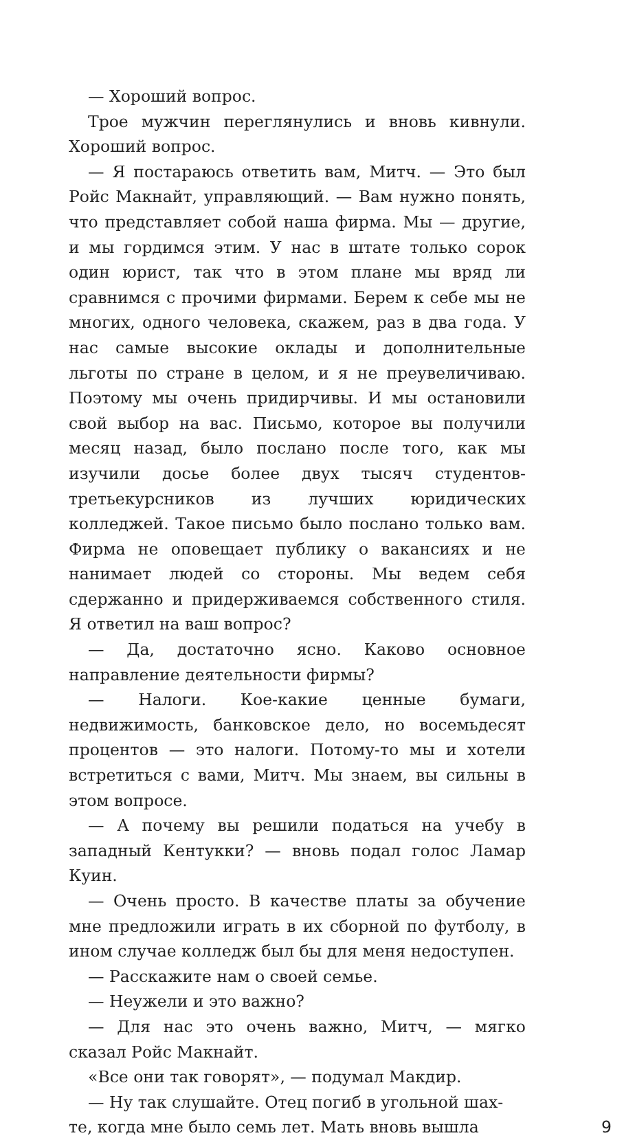— Хороший вопрос.
Трое мужчин переглянулись и вновь кивнули. Хороший вопрос.
— Я постараюсь ответить вам, Митч. — Это был Ройс Макнайт, управляющий. — Вам нужно понять, что представляет собой наша фирма. Мы — другие, и мы гордимся этим. У нас в штате только сорок один юрист, так что в этом плане мы вряд ли сравнимся с прочими фирмами. Берем к себе мы не многих, одного человека, скажем, раз в два года. У нас самые высокие оклады и дополнительные льготы по стране в целом, и я не преувеличиваю. Поэтому мы очень придирчивы. И мы остановили свой выбор на вас. Письмо, которое вы получили месяц назад, было послано после того, как мы изучили досье более двух тысяч студентов-третьекурсников из лучших юридических колледжей. Такое письмо было послано только вам. Фирма не оповещает публику о вакансиях и не нанимает людей со стороны. Мы ведем себя сдержанно и придерживаемся собственного стиля. Я ответил на ваш вопрос?
— Да, достаточно ясно. Каково основное направление деятельности фирмы?
— Налоги. Кое-какие ценные бумаги, недвижимость, банковское дело, но восемьдесят процентов — это налоги. Потому-то мы и хотели встретиться с вами, Митч. Мы знаем, вы сильны в этом вопросе.
— А почему вы решили податься на учебу в западный Кентукки? — вновь подал голос Ламар Куин.
— Очень просто. В качестве платы за обучение мне предложили играть в их сборной по футболу, в ином случае колледж был бы для меня недоступен.
— Расскажите нам о своей семье.
— Неужели и это важно?
— Для нас это очень важно, Митч, — мягко сказал Ройс Макнайт.
«Все они так говорят», — подумал Макдир.
— Ну так слушайте. Отец погиб в угольной шах-
те, когда мне было семь лет. Мать вновь вышла 9